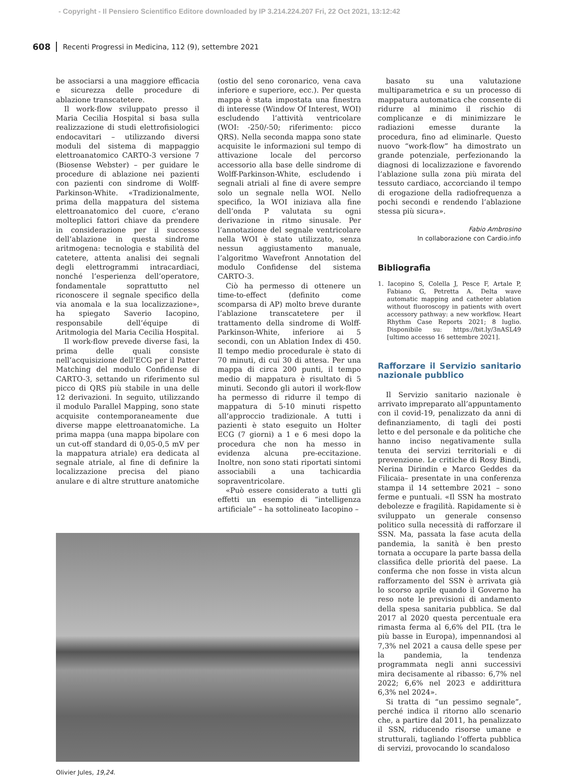- Copyright - Il Pensiero Scientifico Editore downloaded by IP 3.214.224.207 Fri, 22 Oct 2021, 13:12:42
608 Recenti Progressi in Medicina, 112 (9), settembre 2021
be associarsi a una maggiore efficacia e sicurezza delle procedure di ablazione transcatetere.
Il work-flow sviluppato presso il Maria Cecilia Hospital si basa sulla realizzazione di studi elettrofisiologici endocavitari – utilizzando diversi moduli del sistema di mappaggio elettroanatomico CARTO-3 versione 7 (Biosense Webster) – per guidare le procedure di ablazione nei pazienti con pazienti con sindrome di Wolff-Parkinson-White. «Tradizionalmente, prima della mappatura del sistema elettroanatomico del cuore, c’erano molteplici fattori chiave da prendere in considerazione per il successo dell’ablazione in questa sindrome aritmogena: tecnologia e stabilità del catetere, attenta analisi dei segnali degli elettrogrammi intracardiaci, nonché l’esperienza dell’operatore, fondamentale soprattutto nel riconoscere il segnale specifico della via anomala e la sua localizzazione», ha spiegato Saverio Iacopino, responsabile dell’équipe di Aritmologia del Maria Cecilia Hospital.
Il work-flow prevede diverse fasi, la prima delle quali consiste nell’acquisizione dell’ECG per il Patter Matching del modulo Confidense di CARTO-3, settando un riferimento sul picco di QRS più stabile in una delle 12 derivazioni. In seguito, utilizzando il modulo Parallel Mapping, sono state acquisite contemporaneamente due diverse mappe elettroanatomiche. La prima mappa (una mappa bipolare con un cut-off standard di 0,05-0,5 mV per la mappatura atriale) era dedicata al segnale atriale, al fine di definire la localizzazione precisa del piano anulare e di altre strutture anatomiche
(ostio del seno coronarico, vena cava inferiore e superiore, ecc.). Per questa mappa è stata impostata una finestra di interesse (Window Of Interest, WOI) escludendo l’attività ventricolare (WOI: -250/-50; riferimento: picco QRS). Nella seconda mappa sono state acquisite le informazioni sul tempo di attivazione locale del percorso accessorio alla base delle sindrome di Wolff-Parkinson-White, escludendo i segnali atriali al fine di avere sempre solo un segnale nella WOI. Nello specifico, la WOI iniziava alla fine dell’onda P valutata su ogni derivazione in ritmo sinusale. Per l’annotazione del segnale ventricolare nella WOI è stato utilizzato, senza nessun aggiustamento manuale, l’algoritmo Wavefront Annotation del modulo Confidense del sistema CARTO-3.
Ciò ha permesso di ottenere un time-to-effect (definito come scomparsa di AP) molto breve durante l’ablazione transcatetere per il trattamento della sindrome di Wolff-Parkinson-White, inferiore ai 5 secondi, con un Ablation Index di 450. Il tempo medio procedurale è stato di 70 minuti, di cui 30 di attesa. Per una mappa di circa 200 punti, il tempo medio di mappatura è risultato di 5 minuti. Secondo gli autori il work-flow ha permesso di ridurre il tempo di mappatura di 5-10 minuti rispetto all’approccio tradizionale. A tutti i pazienti è stato eseguito un Holter ECG (7 giorni) a 1 e 6 mesi dopo la procedura che non ha messo in evidenza alcuna pre-eccitazione. Inoltre, non sono stati riportati sintomi associabili a una tachicardia sopraventricolare.
«Può essere considerato a tutti gli effetti un esempio di “intelligenza artificiale” – ha sottolineato Iacopino –
Olivier Jules, 19,24.
basato su una valutazione multiparametrica e su un processo di mappatura automatica che consente di ridurre al minimo il rischio di complicanze e di minimizzare le radiazioni emesse durante la procedura, fino ad eliminarle. Questo nuovo “work-flow” ha dimostrato un grande potenziale, perfezionando la diagnosi di localizzazione e favorendo l’ablazione sulla zona più mirata del tessuto cardiaco, accorciando il tempo di erogazione della radiofrequenza a pochi secondi e rendendo l’ablazione stessa più sicura».
Fabio Ambrosino
In collaborazione con Cardio.info
Bibliografia
1. Iacopino S, Colella J, Pesce F, Artale P, Fabiano G, Petretta A. Delta wave automatic mapping and catheter ablation without fluoroscopy in patients with overt accessory pathway: a new workflow. Heart Rhythm Case Reports 2021; 8 luglio. Disponibile su: https://bit.ly/3nASL49 [ultimo accesso 16 settembre 2021].
Rafforzare il Servizio sanitario nazionale pubblico
Il Servizio sanitario nazionale è arrivato impreparato all’appuntamento con il covid-19, penalizzato da anni di definanziamento, di tagli dei posti letto e del personale e da politiche che hanno inciso negativamente sulla tenuta dei servizi territoriali e di prevenzione. Le critiche di Rosy Bindi, Nerina Dirindin e Marco Geddes da Filicaia– presentate in una conferenza stampa il 14 settembre 2021 – sono ferme e puntuali. «Il SSN ha mostrato debolezze e fragilità. Rapidamente si è sviluppato un generale consenso politico sulla necessità di rafforzare il SSN. Ma, passata la fase acuta della pandemia, la sanità è ben presto tornata a occupare la parte bassa della classifica delle priorità del paese. La conferma che non fosse in vista alcun rafforzamento del SSN è arrivata già lo scorso aprile quando il Governo ha reso note le previsioni di andamento della spesa sanitaria pubblica. Se dal 2017 al 2020 questa percentuale era rimasta ferma al 6,6% del PIL (tra le più basse in Europa), impennandosi al 7,3% nel 2021 a causa delle spese per la pandemia, la tendenza programmata negli anni successivi mira decisamente al ribasso: 6,7% nel 2022; 6,6% nel 2023 e addirittura 6,3% nel 2024».
Si tratta di “un pessimo segnale”, perché indica il ritorno allo scenario che, a partire dal 2011, ha penalizzato il SSN, riducendo risorse umane e strutturali, tagliando l’offerta pubblica di servizi, provocando lo scandaloso